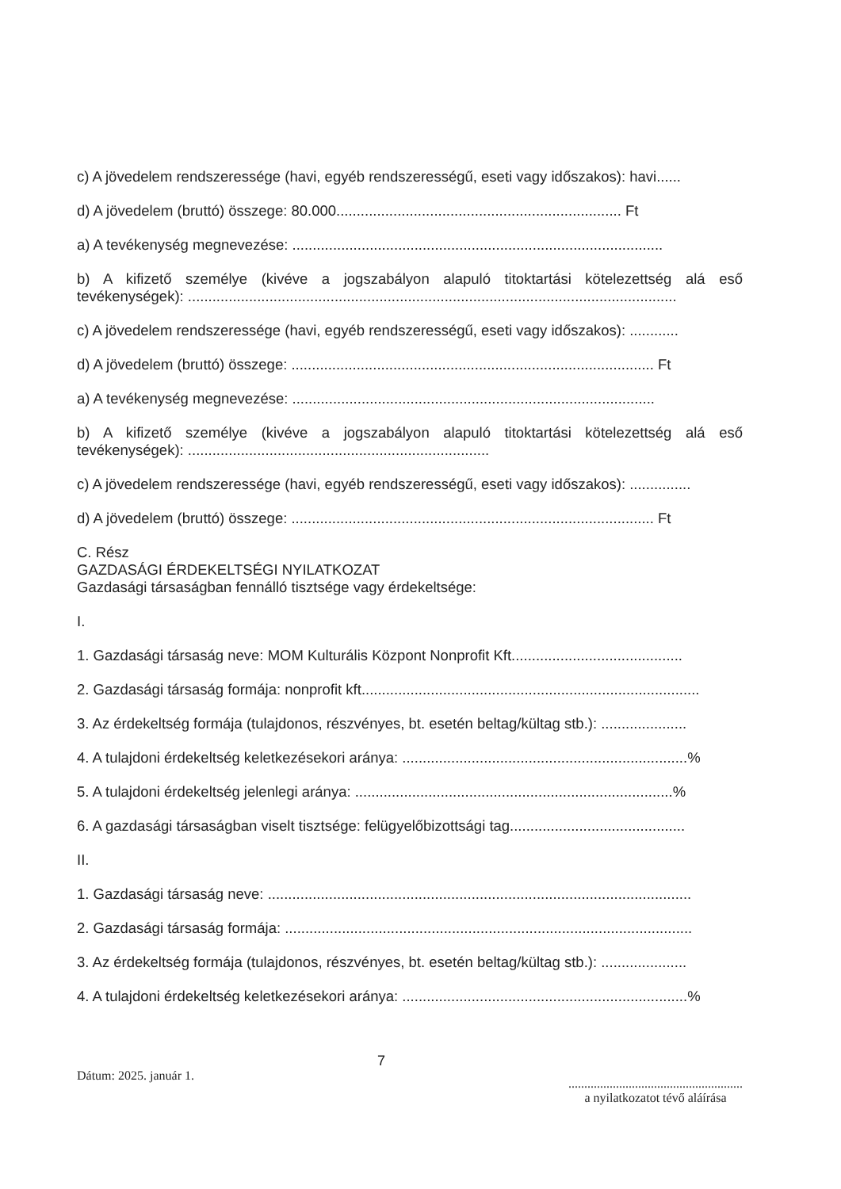c) A jövedelem rendszeressége (havi, egyéb rendszerességű, eseti vagy időszakos): havi......
d) A jövedelem (bruttó) összege: 80.000...................................................................... Ft
a) A tevékenység megnevezése: ...........................................................................................
b) A kifizető személye (kivéve a jogszabályon alapuló titoktartási kötelezettség alá eső tevékenységek): ........................................................................................................................
c) A jövedelem rendszeressége (havi, egyéb rendszerességű, eseti vagy időszakos): ............
d) A jövedelem (bruttó) összege: ......................................................................................... Ft
a) A tevékenység megnevezése: .........................................................................................
b) A kifizető személye (kivéve a jogszabályon alapuló titoktartási kötelezettség alá eső tevékenységek): ..........................................................................
c) A jövedelem rendszeressége (havi, egyéb rendszerességű, eseti vagy időszakos): ...............
d) A jövedelem (bruttó) összege: ......................................................................................... Ft
C. Rész
GAZDASÁGI ÉRDEKELTSÉGI NYILATKOZAT
Gazdasági társaságban fennálló tisztsége vagy érdekeltsége:
I.
1. Gazdasági társaság neve: MOM Kulturális Központ Nonprofit Kft..........................................
2. Gazdasági társaság formája: nonprofit kft...................................................................................
3. Az érdekeltség formája (tulajdonos, részvényes, bt. esetén beltag/kültag stb.): .....................
4. A tulajdoni érdekeltség keletkezésekori aránya: ......................................................................%
5. A tulajdoni érdekeltség jelenlegi aránya: ..............................................................................%
6. A gazdasági társaságban viselt tisztsége: felügyelőbizottsági tag...........................................
II.
1. Gazdasági társaság neve: ........................................................................................................
2. Gazdasági társaság formája: ....................................................................................................
3. Az érdekeltség formája (tulajdonos, részvényes, bt. esetén beltag/kültag stb.): .....................
4. A tulajdoni érdekeltség keletkezésekori aránya: ......................................................................%
Dátum: 2025. január 1.
7
.......................................................
a nyilatkozatot tévő aláírása